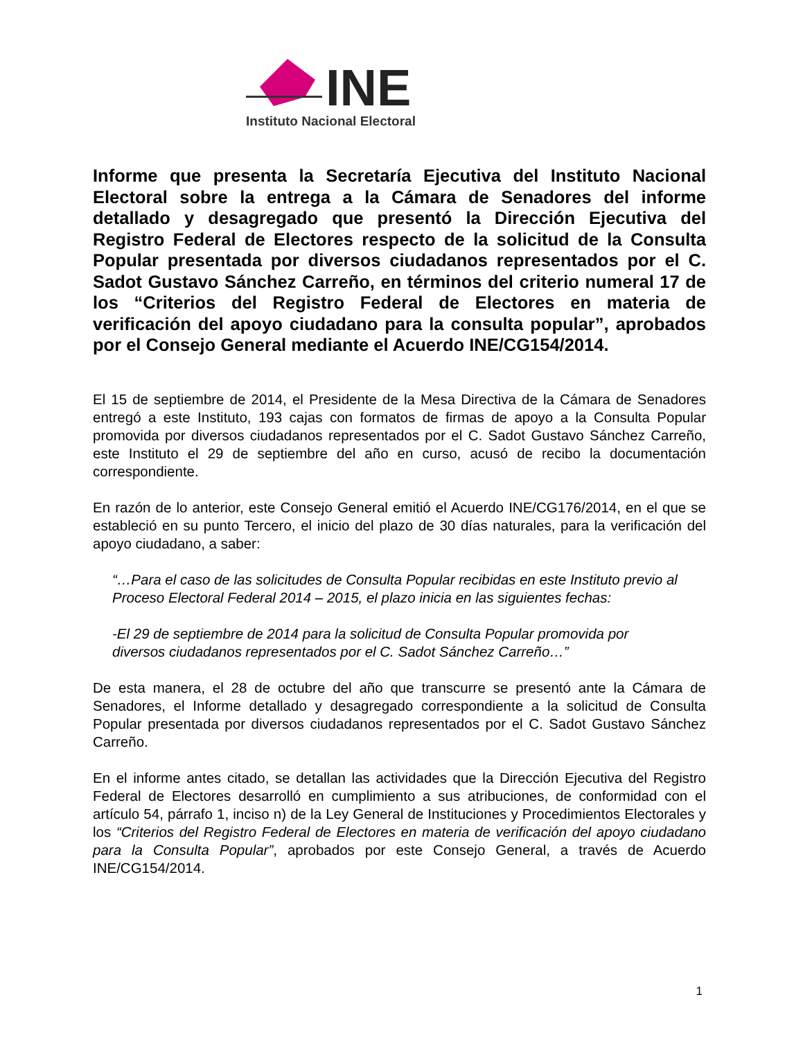INE
Instituto Nacional Electoral
Informe que presenta la Secretaría Ejecutiva del Instituto Nacional Electoral sobre la entrega a la Cámara de Senadores del informe detallado y desagregado que presentó la Dirección Ejecutiva del Registro Federal de Electores respecto de la solicitud de la Consulta Popular presentada por diversos ciudadanos representados por el C. Sadot Gustavo Sánchez Carreño, en términos del criterio numeral 17 de los “Criterios del Registro Federal de Electores en materia de verificación del apoyo ciudadano para la consulta popular”, aprobados por el Consejo General mediante el Acuerdo INE/CG154/2014.
El 15 de septiembre de 2014, el Presidente de la Mesa Directiva de la Cámara de Senadores entregó a este Instituto, 193 cajas con formatos de firmas de apoyo a la Consulta Popular promovida por diversos ciudadanos representados por el C. Sadot Gustavo Sánchez Carreño, este Instituto el 29 de septiembre del año en curso, acusó de recibo la documentación correspondiente.
En razón de lo anterior, este Consejo General emitió el Acuerdo INE/CG176/2014, en el que se estableció en su punto Tercero, el inicio del plazo de 30 días naturales, para la verificación del apoyo ciudadano, a saber:
“…Para el caso de las solicitudes de Consulta Popular recibidas en este Instituto previo al Proceso Electoral Federal 2014 – 2015, el plazo inicia en las siguientes fechas:
-El 29 de septiembre de 2014 para la solicitud de Consulta Popular promovida por diversos ciudadanos representados por el C. Sadot Sánchez Carreño…”
De esta manera, el 28 de octubre del año que transcurre se presentó ante la Cámara de Senadores, el Informe detallado y desagregado correspondiente a la solicitud de Consulta Popular presentada por diversos ciudadanos representados por el C. Sadot Gustavo Sánchez Carreño.
En el informe antes citado, se detallan las actividades que la Dirección Ejecutiva del Registro Federal de Electores desarrolló en cumplimiento a sus atribuciones, de conformidad con el artículo 54, párrafo 1, inciso n) de la Ley General de Instituciones y Procedimientos Electorales y los “Criterios del Registro Federal de Electores en materia de verificación del apoyo ciudadano para la Consulta Popular”, aprobados por este Consejo General, a través de Acuerdo INE/CG154/2014.
1